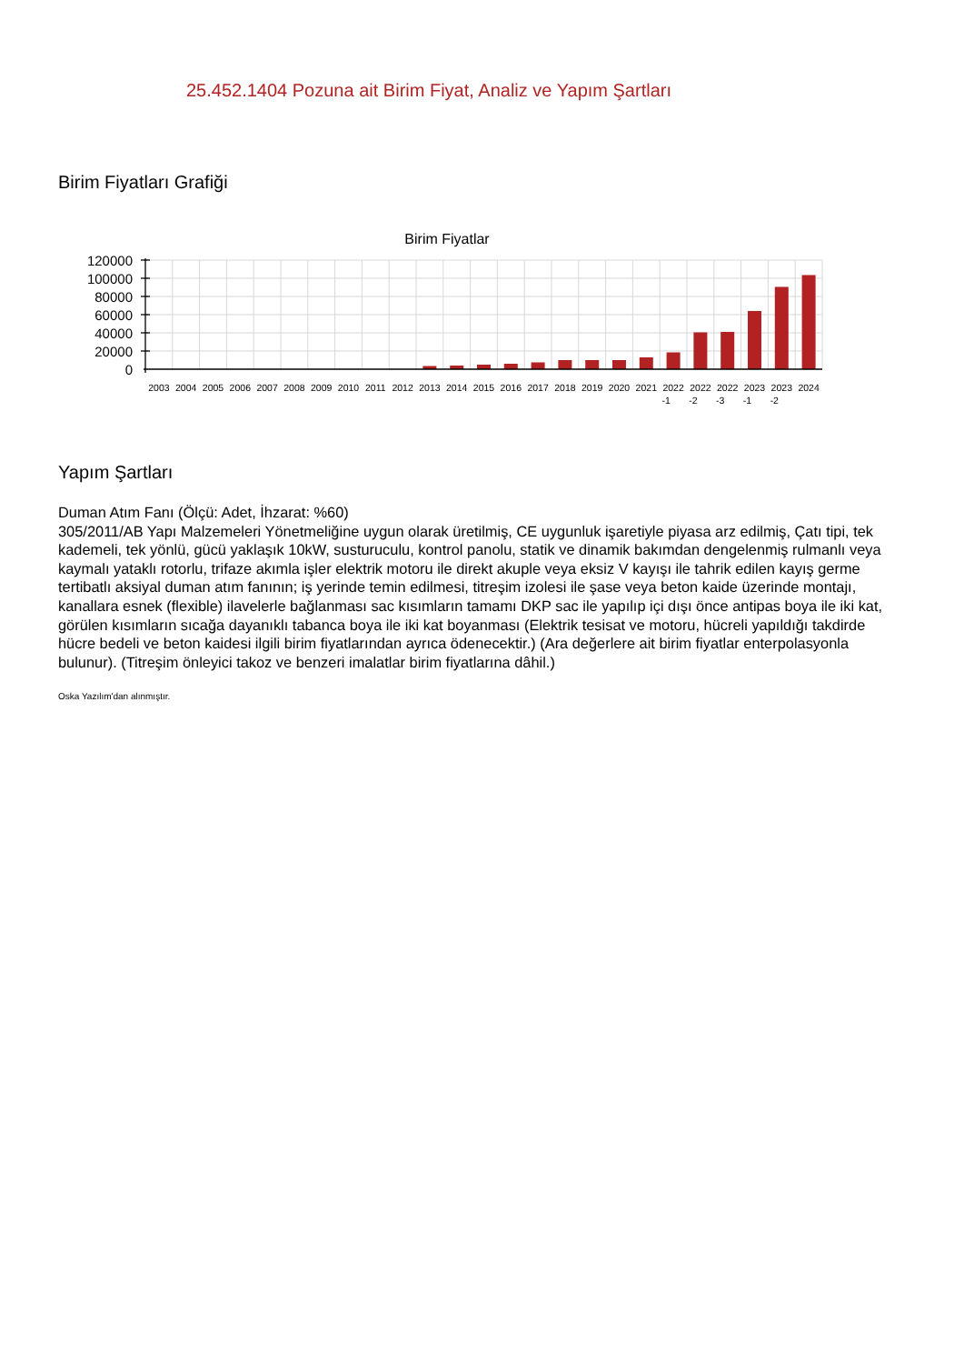25.452.1404 Pozuna ait Birim Fiyat, Analiz ve Yapım Şartları
Birim Fiyatları Grafiği
Birim Fiyatlar
120000
100000
80000
60000
40000
20000
0
2003
2004
2005
2006
2007
2008
2009
2010
2011
2012
2013
2014
2015
2016
2017
2018
2019
2020
2021
2022
-1
2022
-2
2022
-3
2023
-1
2023
-2
2024
Yapım Şartları
Duman Atım Fanı (Ölçü: Adet, İhzarat: %60)
305/2011/AB Yapı Malzemeleri Yönetmeliğine uygun olarak üretilmiş, CE uygunluk işaretiyle piyasa arz edilmiş, Çatı tipi, tek kademeli, tek yönlü, gücü yaklaşık 10kW, susturuculu, kontrol panolu, statik ve dinamik bakımdan dengelenmiş rulmanlı veya kaymalı yataklı rotorlu, trifaze akımla işler elektrik motoru ile direkt akuple veya eksiz V kayışı ile tahrik edilen kayış germe tertibatlı aksiyal duman atım fanının; iş yerinde temin edilmesi, titreşim izolesi ile şase veya beton kaide üzerinde montajı, kanallara esnek (flexible) ilavelerle bağlanması sac kısımların tamamı DKP sac ile yapılıp içi dışı önce antipas boya ile iki kat, görülen kısımların sıcağa dayanıklı tabanca boya ile iki kat boyanması (Elektrik tesisat ve motoru, hücreli yapıldığı takdirde hücre bedeli ve beton kaidesi ilgili birim fiyatlarından ayrıca ödenecektir.) (Ara değerlere ait birim fiyatlar enterpolasyonla bulunur). (Titreşim önleyici takoz ve benzeri imalatlar birim fiyatlarına dâhil.)
Oska Yazılım'dan alınmıştır.